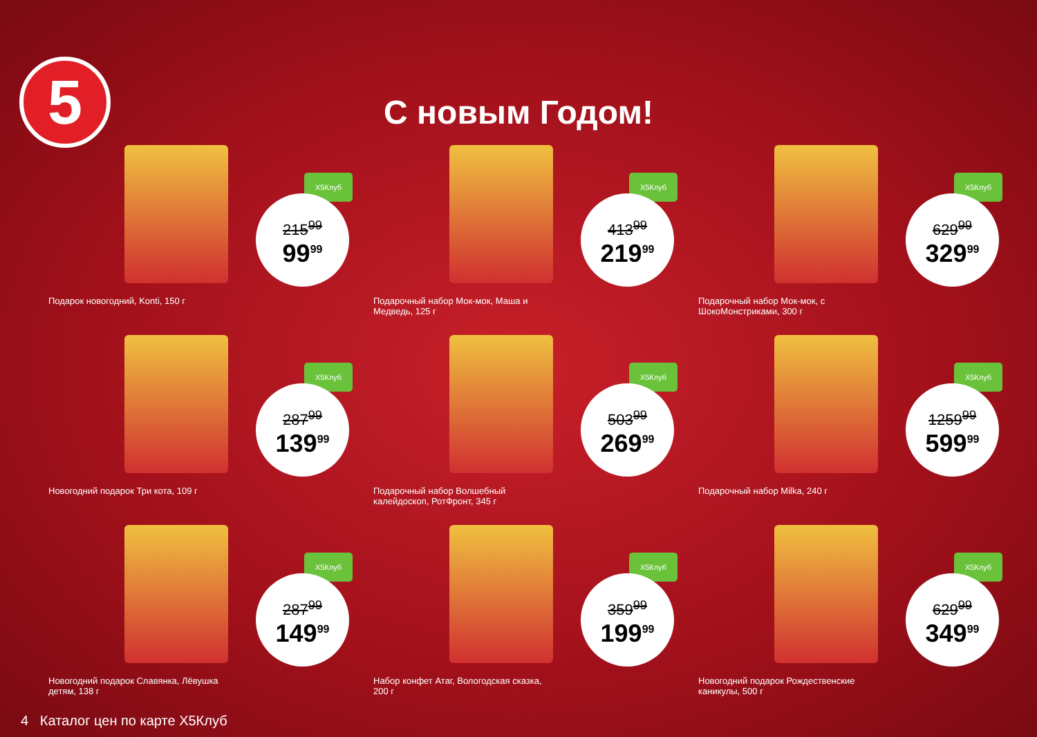5
С новым Годом!
X5Клуб
215<sup>99</sup>
99<sup>99</sup>
Подарок новогодний, Konti, 150 г
X5Клуб
413<sup>99</sup>
219<sup>99</sup>
Подарочный набор Мок-мок, Маша и Медведь, 125 г
X5Клуб
629<sup>99</sup>
329<sup>99</sup>
Подарочный набор Мок-мок, с ШокоМонстриками, 300 г
X5Клуб
287<sup>99</sup>
139<sup>99</sup>
Новогодний подарок Три кота, 109 г
X5Клуб
503<sup>99</sup>
269<sup>99</sup>
Подарочный набор Волшебный калейдоскоп, РотФронт, 345 г
X5Клуб
1259<sup>99</sup>
599<sup>99</sup>
Подарочный набор Milka, 240 г
X5Клуб
287<sup>99</sup>
149<sup>99</sup>
Новогодний подарок Славянка, Лёвушка детям, 138 г
X5Клуб
359<sup>99</sup>
199<sup>99</sup>
Набор конфет Атаг, Вологодская сказка, 200 г
X5Клуб
629<sup>99</sup>
349<sup>99</sup>
Новогодний подарок Рождественские каникулы, 500 г
4 Каталог цен по карте X5Клуб